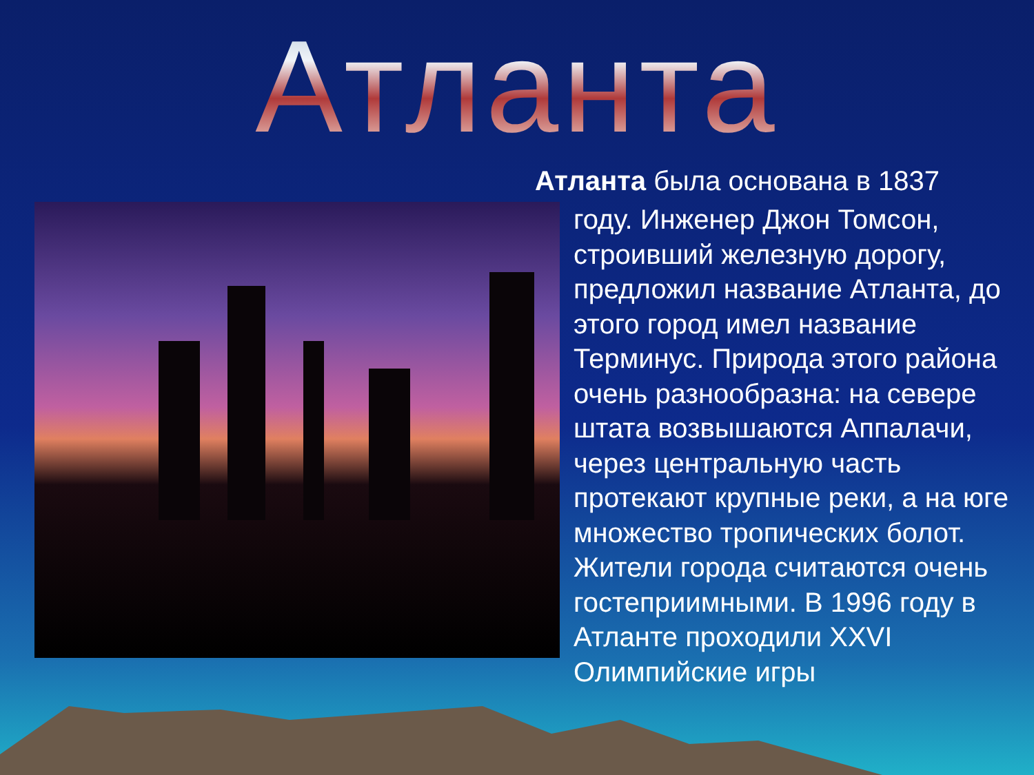Атланта
Атланта была основана в 1837
году. Инженер Джон Томсон, строивший железную дорогу, предложил название Атланта, до этого город имел название Терминус. Природа этого района очень разнообразна: на севере штата возвышаются Аппалачи, через центральную часть протекают крупные реки, а на юге множество тропических болот. Жители города считаются очень гостеприимными. В 1996 году в Атланте проходили XXVI Олимпийские игры